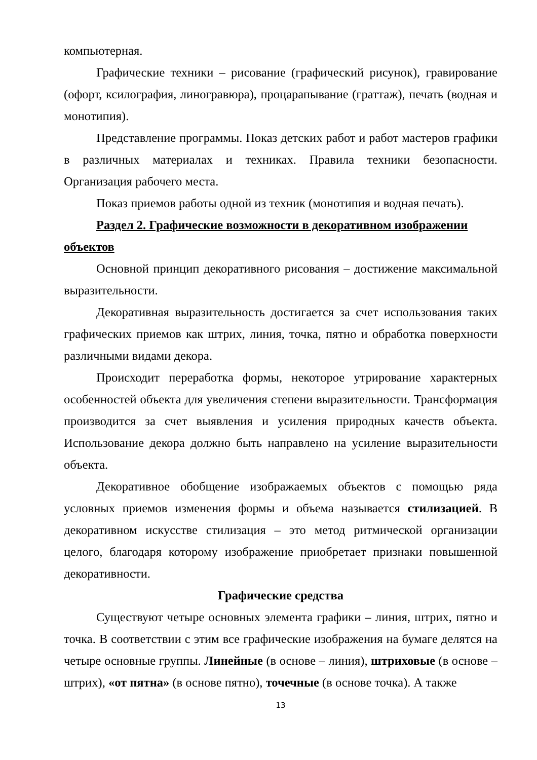компьютерная.
Графические техники – рисование (графический рисунок), гравирование (офорт, ксилография, линогравюра), процарапывание (граттаж), печать (водная и монотипия).
Представление программы. Показ детских работ и работ мастеров графики в различных материалах и техниках. Правила техники безопасности. Организация рабочего места.
Показ приемов работы одной из техник (монотипия и водная печать).
Раздел 2. Графические возможности в декоративном изображении объектов
Основной принцип декоративного рисования – достижение максимальной выразительности.
Декоративная выразительность достигается за счет использования таких графических приемов как штрих, линия, точка, пятно и обработка поверхности различными видами декора.
Происходит переработка формы, некоторое утрирование характерных особенностей объекта для увеличения степени выразительности. Трансформация производится за счет выявления и усиления природных качеств объекта. Использование декора должно быть направлено на усиление выразительности объекта.
Декоративное обобщение изображаемых объектов с помощью ряда условных приемов изменения формы и объема называется стилизацией. В декоративном искусстве стилизация – это метод ритмической организации целого, благодаря которому изображение приобретает признаки повышенной декоративности.
Графические средства
Существуют четыре основных элемента графики – линия, штрих, пятно и точка. В соответствии с этим все графические изображения на бумаге делятся на четыре основные группы. Линейные (в основе – линия), штриховые (в основе – штрих), «от пятна» (в основе пятно), точечные (в основе точка). А также
13